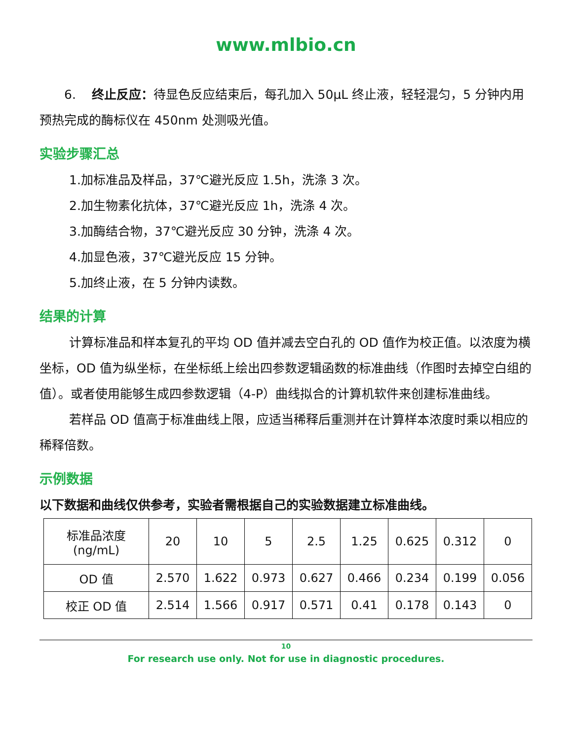www.mlbio.cn
6. 终止反应：待显色反应结束后，每孔加入 50μL 终止液，轻轻混匀，5 分钟内用预热完成的酶标仪在 450nm 处测吸光值。
实验步骤汇总
1.加标准品及样品，37℃避光反应 1.5h，洗涤 3 次。
2.加生物素化抗体，37℃避光反应 1h，洗涤 4 次。
3.加酶结合物，37℃避光反应 30 分钟，洗涤 4 次。
4.加显色液，37℃避光反应 15 分钟。
5.加终止液，在 5 分钟内读数。
结果的计算
计算标准品和样本复孔的平均 OD 值并减去空白孔的 OD 值作为校正值。以浓度为横坐标，OD 值为纵坐标，在坐标纸上绘出四参数逻辑函数的标准曲线（作图时去掉空白组的值）。或者使用能够生成四参数逻辑（4-P）曲线拟合的计算机软件来创建标准曲线。
若样品 OD 值高于标准曲线上限，应适当稀释后重测并在计算样本浓度时乘以相应的稀释倍数。
示例数据
以下数据和曲线仅供参考，实验者需根据自己的实验数据建立标准曲线。
| 标准品浓度 (ng/mL) | 20 | 10 | 5 | 2.5 | 1.25 | 0.625 | 0.312 | 0 |
| OD 值 | 2.570 | 1.622 | 0.973 | 0.627 | 0.466 | 0.234 | 0.199 | 0.056 |
| 校正 OD 值 | 2.514 | 1.566 | 0.917 | 0.571 | 0.41 | 0.178 | 0.143 | 0 |
10
For research use only. Not for use in diagnostic procedures.